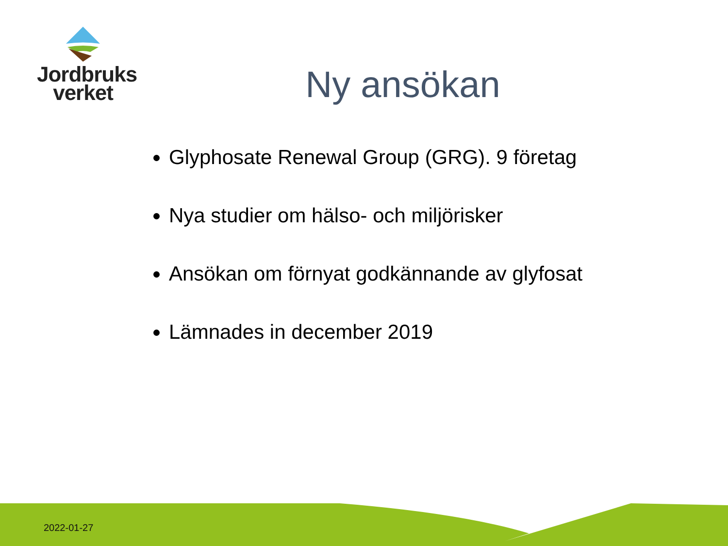Jordbruks
verket
Ny ansökan
Glyphosate Renewal Group (GRG). 9 företag
Nya studier om hälso- och miljörisker
Ansökan om förnyat godkännande av glyfosat
Lämnades in december 2019
2022-01-27